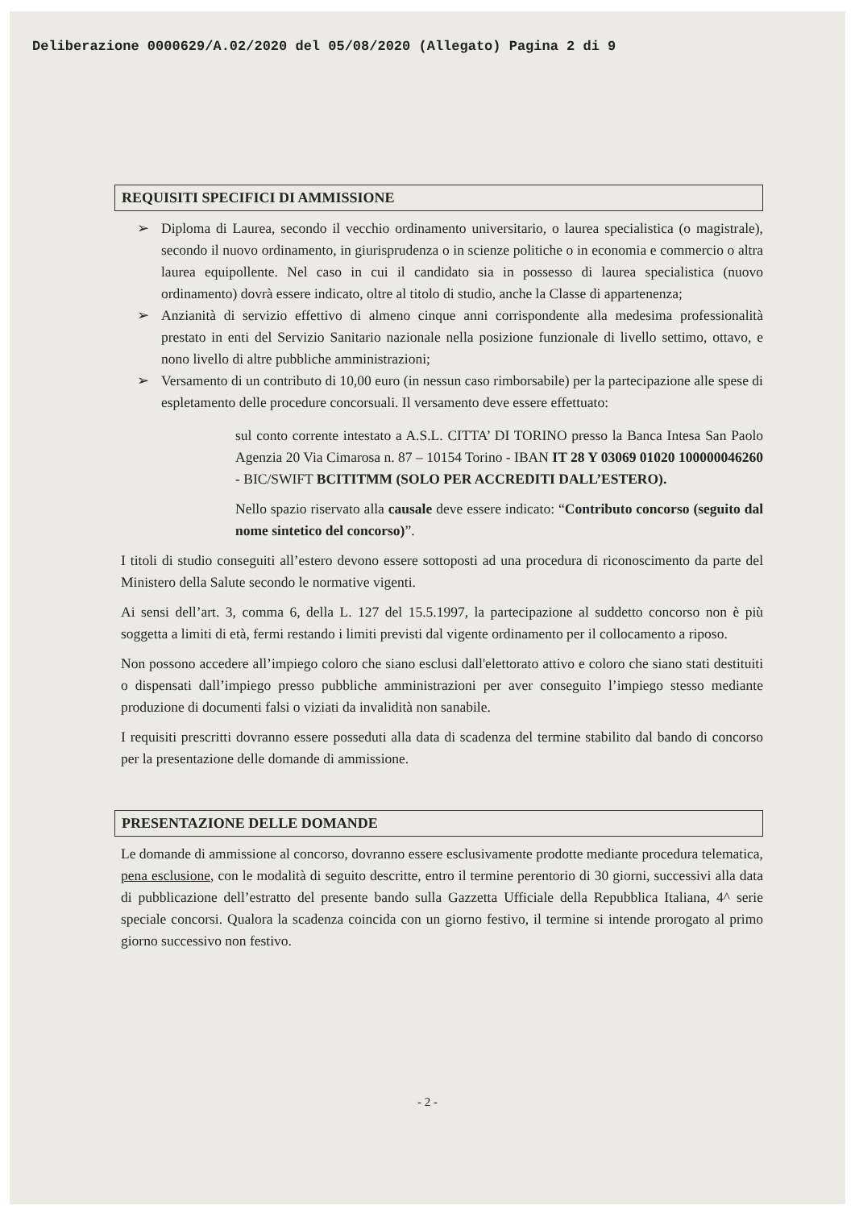Deliberazione 0000629/A.02/2020 del 05/08/2020 (Allegato) Pagina 2 di 9
REQUISITI SPECIFICI DI AMMISSIONE
➢ Diploma di Laurea, secondo il vecchio ordinamento universitario, o laurea specialistica (o magistrale), secondo il nuovo ordinamento, in giurisprudenza o in scienze politiche o in economia e commercio o altra laurea equipollente. Nel caso in cui il candidato sia in possesso di laurea specialistica (nuovo ordinamento) dovrà essere indicato, oltre al titolo di studio, anche la Classe di appartenenza;
➢ Anzianità di servizio effettivo di almeno cinque anni corrispondente alla medesima professionalità prestato in enti del Servizio Sanitario nazionale nella posizione funzionale di livello settimo, ottavo, e nono livello di altre pubbliche amministrazioni;
➢ Versamento di un contributo di 10,00 euro (in nessun caso rimborsabile) per la partecipazione alle spese di espletamento delle procedure concorsuali. Il versamento deve essere effettuato:
sul conto corrente intestato a A.S.L. CITTA’ DI TORINO presso la Banca Intesa San Paolo Agenzia 20 Via Cimarosa n. 87 – 10154 Torino - IBAN IT 28 Y 03069 01020 100000046260 - BIC/SWIFT BCITITMM (SOLO PER ACCREDITI DALL’ESTERO).
Nello spazio riservato alla causale deve essere indicato: “Contributo concorso (seguito dal nome sintetico del concorso)”.
I titoli di studio conseguiti all’estero devono essere sottoposti ad una procedura di riconoscimento da parte del Ministero della Salute secondo le normative vigenti.
Ai sensi dell’art. 3, comma 6, della L. 127 del 15.5.1997, la partecipazione al suddetto concorso non è più soggetta a limiti di età, fermi restando i limiti previsti dal vigente ordinamento per il collocamento a riposo.
Non possono accedere all’impiego coloro che siano esclusi dall'elettorato attivo e coloro che siano stati destituiti o dispensati dall’impiego presso pubbliche amministrazioni per aver conseguito l’impiego stesso mediante produzione di documenti falsi o viziati da invalidità non sanabile.
I requisiti prescritti dovranno essere posseduti alla data di scadenza del termine stabilito dal bando di concorso per la presentazione delle domande di ammissione.
PRESENTAZIONE DELLE DOMANDE
Le domande di ammissione al concorso, dovranno essere esclusivamente prodotte mediante procedura telematica, pena esclusione, con le modalità di seguito descritte, entro il termine perentorio di 30 giorni, successivi alla data di pubblicazione dell’estratto del presente bando sulla Gazzetta Ufficiale della Repubblica Italiana, 4^ serie speciale concorsi. Qualora la scadenza coincida con un giorno festivo, il termine si intende prorogato al primo giorno successivo non festivo.
- 2 -